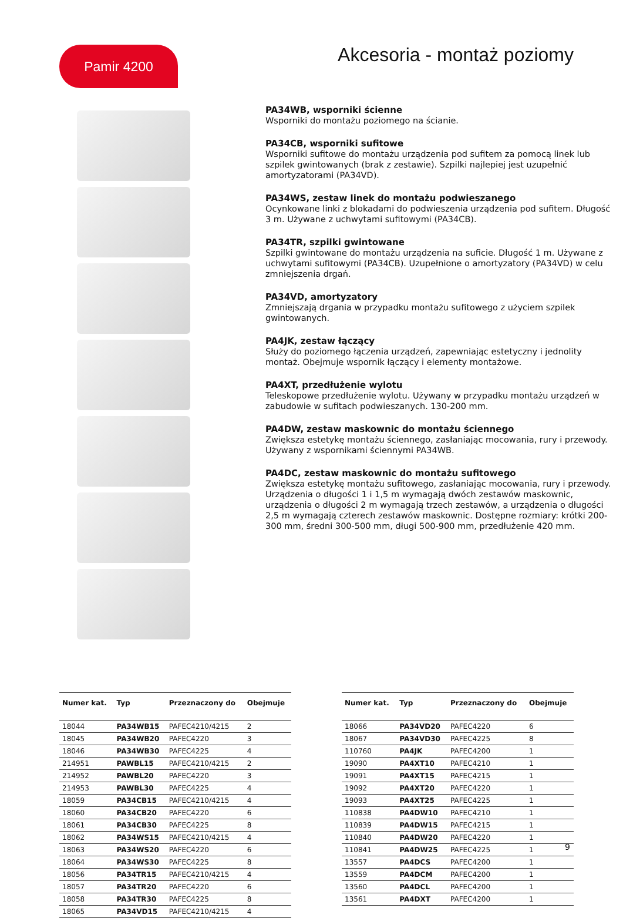Pamir 4200
Akcesoria - montaż poziomy
PA34WB, wsporniki ścienne
Wsporniki do montażu poziomego na ścianie.
PA34CB, wsporniki sufitowe
Wsporniki sufitowe do montażu urządzenia pod sufitem za pomocą linek lub szpilek gwintowanych (brak z zestawie). Szpilki najlepiej jest uzupełnić amortyzatorami (PA34VD).
PA34WS, zestaw linek do montażu podwieszanego
Ocynkowane linki z blokadami do podwieszenia urządzenia pod sufitem. Długość 3 m. Używane z uchwytami sufitowymi (PA34CB).
PA34TR, szpilki gwintowane
Szpilki gwintowane do montażu urządzenia na suficie. Długość 1 m. Używane z uchwytami sufitowymi (PA34CB). Uzupełnione o amortyzatory (PA34VD) w celu zmniejszenia drgań.
PA34VD, amortyzatory
Zmniejszają drgania w przypadku montażu sufitowego z użyciem szpilek gwintowanych.
PA4JK, zestaw łączący
Służy do poziomego łączenia urządzeń, zapewniając estetyczny i jednolity montaż. Obejmuje wspornik łączący i elementy montażowe.
PA4XT, przedłużenie wylotu
Teleskopowe przedłużenie wylotu. Używany w przypadku montażu urządzeń w zabudowie w sufitach podwieszanych. 130-200 mm.
PA4DW, zestaw maskownic do montażu ściennego
Zwiększa estetykę montażu ściennego, zasłaniając mocowania, rury i przewody. Używany z wspornikami ściennymi PA34WB.
PA4DC, zestaw maskownic do montażu sufitowego
Zwiększa estetykę montażu sufitowego, zasłaniając mocowania, rury i przewody. Urządzenia o długości 1 i 1,5 m wymagają dwóch zestawów maskownic, urządzenia o długości 2 m wymagają trzech zestawów, a urządzenia o długości 2,5 m wymagają czterech zestawów maskownic. Dostępne rozmiary: krótki 200-300 mm, średni 300-500 mm, długi 500-900 mm, przedłużenie 420 mm.
| Numer kat. | Typ | Przeznaczony do | Obejmuje |
| --- | --- | --- | --- |
| 18044 | PA34WB15 | PAFEC4210/4215 | 2 |
| 18045 | PA34WB20 | PAFEC4220 | 3 |
| 18046 | PA34WB30 | PAFEC4225 | 4 |
| 214951 | PAWBL15 | PAFEC4210/4215 | 2 |
| 214952 | PAWBL20 | PAFEC4220 | 3 |
| 214953 | PAWBL30 | PAFEC4225 | 4 |
| 18059 | PA34CB15 | PAFEC4210/4215 | 4 |
| 18060 | PA34CB20 | PAFEC4220 | 6 |
| 18061 | PA34CB30 | PAFEC4225 | 8 |
| 18062 | PA34WS15 | PAFEC4210/4215 | 4 |
| 18063 | PA34WS20 | PAFEC4220 | 6 |
| 18064 | PA34WS30 | PAFEC4225 | 8 |
| 18056 | PA34TR15 | PAFEC4210/4215 | 4 |
| 18057 | PA34TR20 | PAFEC4220 | 6 |
| 18058 | PA34TR30 | PAFEC4225 | 8 |
| 18065 | PA34VD15 | PAFEC4210/4215 | 4 |
| Numer kat. | Typ | Przeznaczony do | Obejmuje |
| --- | --- | --- | --- |
| 18066 | PA34VD20 | PAFEC4220 | 6 |
| 18067 | PA34VD30 | PAFEC4225 | 8 |
| 110760 | PA4JK | PAFEC4200 | 1 |
| 19090 | PA4XT10 | PAFEC4210 | 1 |
| 19091 | PA4XT15 | PAFEC4215 | 1 |
| 19092 | PA4XT20 | PAFEC4220 | 1 |
| 19093 | PA4XT25 | PAFEC4225 | 1 |
| 110838 | PA4DW10 | PAFEC4210 | 1 |
| 110839 | PA4DW15 | PAFEC4215 | 1 |
| 110840 | PA4DW20 | PAFEC4220 | 1 |
| 110841 | PA4DW25 | PAFEC4225 | 1 |
| 13557 | PA4DCS | PAFEC4200 | 1 |
| 13559 | PA4DCM | PAFEC4200 | 1 |
| 13560 | PA4DCL | PAFEC4200 | 1 |
| 13561 | PA4DXT | PAFEC4200 | 1 |
9